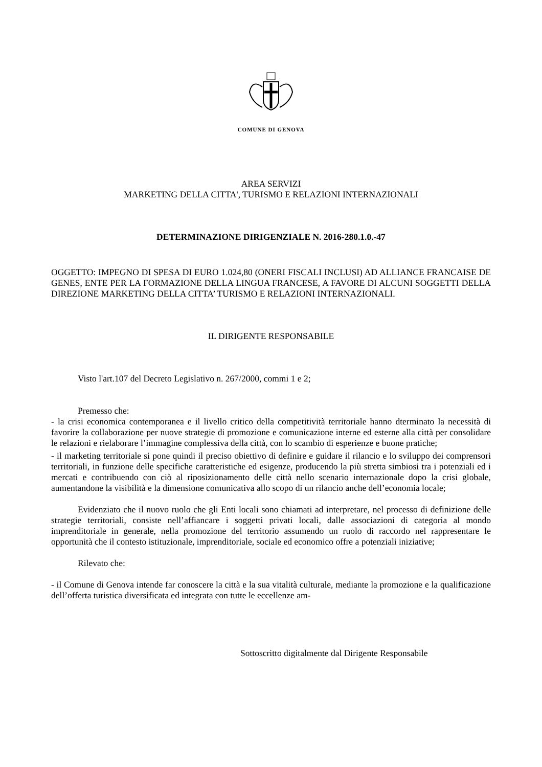COMUNE DI GENOVA
AREA SERVIZI
MARKETING DELLA CITTA', TURISMO E RELAZIONI INTERNAZIONALI
DETERMINAZIONE DIRIGENZIALE N. 2016-280.1.0.-47
OGGETTO: IMPEGNO DI SPESA DI EURO 1.024,80 (ONERI FISCALI INCLUSI) AD ALLIANCE FRANCAISE DE GENES, ENTE PER LA FORMAZIONE DELLA LINGUA FRANCESE, A FAVORE DI ALCUNI SOGGETTI DELLA DIREZIONE MARKETING DELLA CITTA’ TURISMO E RELAZIONI INTERNAZIONALI.
IL DIRIGENTE RESPONSABILE
Visto l'art.107 del Decreto Legislativo n. 267/2000, commi 1 e 2;
Premesso che:
- la crisi economica contemporanea e il livello critico della competitività territoriale hanno dterminato la necessità di favorire la collaborazione per nuove strategie di promozione e comunicazione interne ed esterne alla città per consolidare le relazioni e rielaborare l’immagine complessiva della città, con lo scambio di esperienze e buone pratiche;
- il marketing territoriale si pone quindi il preciso obiettivo di definire e guidare il rilancio e lo sviluppo dei comprensori territoriali, in funzione delle specifiche caratteristiche ed esigenze, producendo la più stretta simbiosi tra i potenziali ed i mercati e contribuendo con ciò al riposizionamento delle città nello scenario internazionale dopo la crisi globale, aumentandone la visibilità e la dimensione comunicativa allo scopo di un rilancio anche dell’economia locale;
Evidenziato che il nuovo ruolo che gli Enti locali sono chiamati ad interpretare, nel processo di definizione delle strategie territoriali, consiste nell’affiancare i soggetti privati locali, dalle associazioni di categoria al mondo imprenditoriale in generale, nella promozione del territorio assumendo un ruolo di raccordo nel rappresentare le opportunità che il contesto istituzionale, imprenditoriale, sociale ed economico offre a potenziali iniziative;
Rilevato che:
- il Comune di Genova intende far conoscere la città e la sua vitalità culturale, mediante la promozione e la qualificazione dell’offerta turistica diversificata ed integrata con tutte le eccellenze am-
Sottoscritto digitalmente dal Dirigente Responsabile